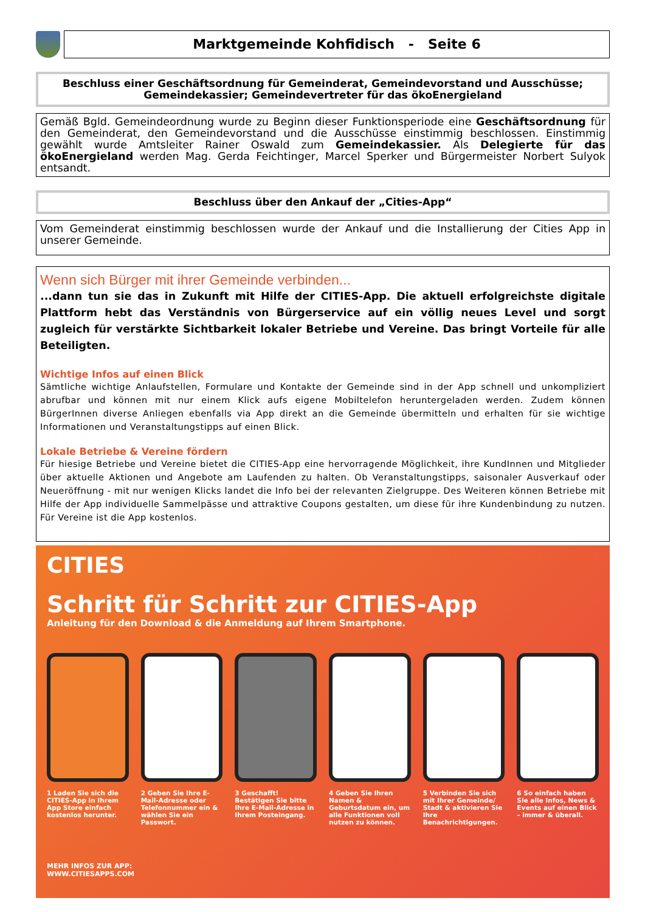Marktgemeinde Kohfidisch - Seite 6
Beschluss einer Geschäftsordnung für Gemeinderat, Gemeindevorstand und Ausschüsse;
Gemeindekassier; Gemeindevertreter für das ökoEnergieland
Gemäß Bgld. Gemeindeordnung wurde zu Beginn dieser Funktionsperiode eine Geschäftsordnung für den Gemeinderat, den Gemeindevorstand und die Ausschüsse einstimmig beschlossen. Einstimmig gewählt wurde Amtsleiter Rainer Oswald zum Gemeindekassier. Als Delegierte für das ökoEnergieland werden Mag. Gerda Feichtinger, Marcel Sperker und Bürgermeister Norbert Sulyok entsandt.
Beschluss über den Ankauf der „Cities-App“
Vom Gemeinderat einstimmig beschlossen wurde der Ankauf und die Installierung der Cities App in unserer Gemeinde.
Wenn sich Bürger mit ihrer Gemeinde verbinden...
...dann tun sie das in Zukunft mit Hilfe der CITIES-App. Die aktuell erfolgreichste digitale Plattform hebt das Verständnis von Bürgerservice auf ein völlig neues Level und sorgt zugleich für verstärkte Sichtbarkeit lokaler Betriebe und Vereine. Das bringt Vorteile für alle Beteiligten.
Wichtige Infos auf einen Blick
Sämtliche wichtige Anlaufstellen, Formulare und Kontakte der Gemeinde sind in der App schnell und unkompliziert abrufbar und können mit nur einem Klick aufs eigene Mobiltelefon heruntergeladen werden. Zudem können BürgerInnen diverse Anliegen ebenfalls via App direkt an die Gemeinde übermitteln und erhalten für sie wichtige Informationen und Veranstaltungstipps auf einen Blick.
Lokale Betriebe & Vereine fördern
Für hiesige Betriebe und Vereine bietet die CITIES-App eine hervorragende Möglichkeit, ihre KundInnen und Mitglieder über aktuelle Aktionen und Angebote am Laufenden zu halten. Ob Veranstaltungstipps, saisonaler Ausverkauf oder Neueröffnung - mit nur wenigen Klicks landet die Info bei der relevanten Zielgruppe. Des Weiteren können Betriebe mit Hilfe der App individuelle Sammelpässe und attraktive Coupons gestalten, um diese für ihre Kundenbindung zu nutzen. Für Vereine ist die App kostenlos.
CITIES
Schritt für Schritt zur CITIES-App
Anleitung für den Download & die Anmeldung auf Ihrem Smartphone.
1 Laden Sie sich die CITIES-App in Ihrem App Store einfach kostenlos herunter.
2 Geben Sie Ihre E-Mail-Adresse oder Telefonnummer ein & wählen Sie ein Passwort.
3 Geschafft! Bestätigen Sie bitte Ihre E-Mail-Adresse in Ihrem Posteingang.
4 Geben Sie Ihren Namen & Geburtsdatum ein, um alle Funktionen voll nutzen zu können.
5 Verbinden Sie sich mit Ihrer Gemeinde/ Stadt & aktivieren Sie Ihre Benachrichtigungen.
6 So einfach haben Sie alle Infos, News & Events auf einen Blick – immer & überall.
MEHR INFOS ZUR APP:
WWW.CITIESAPPS.COM